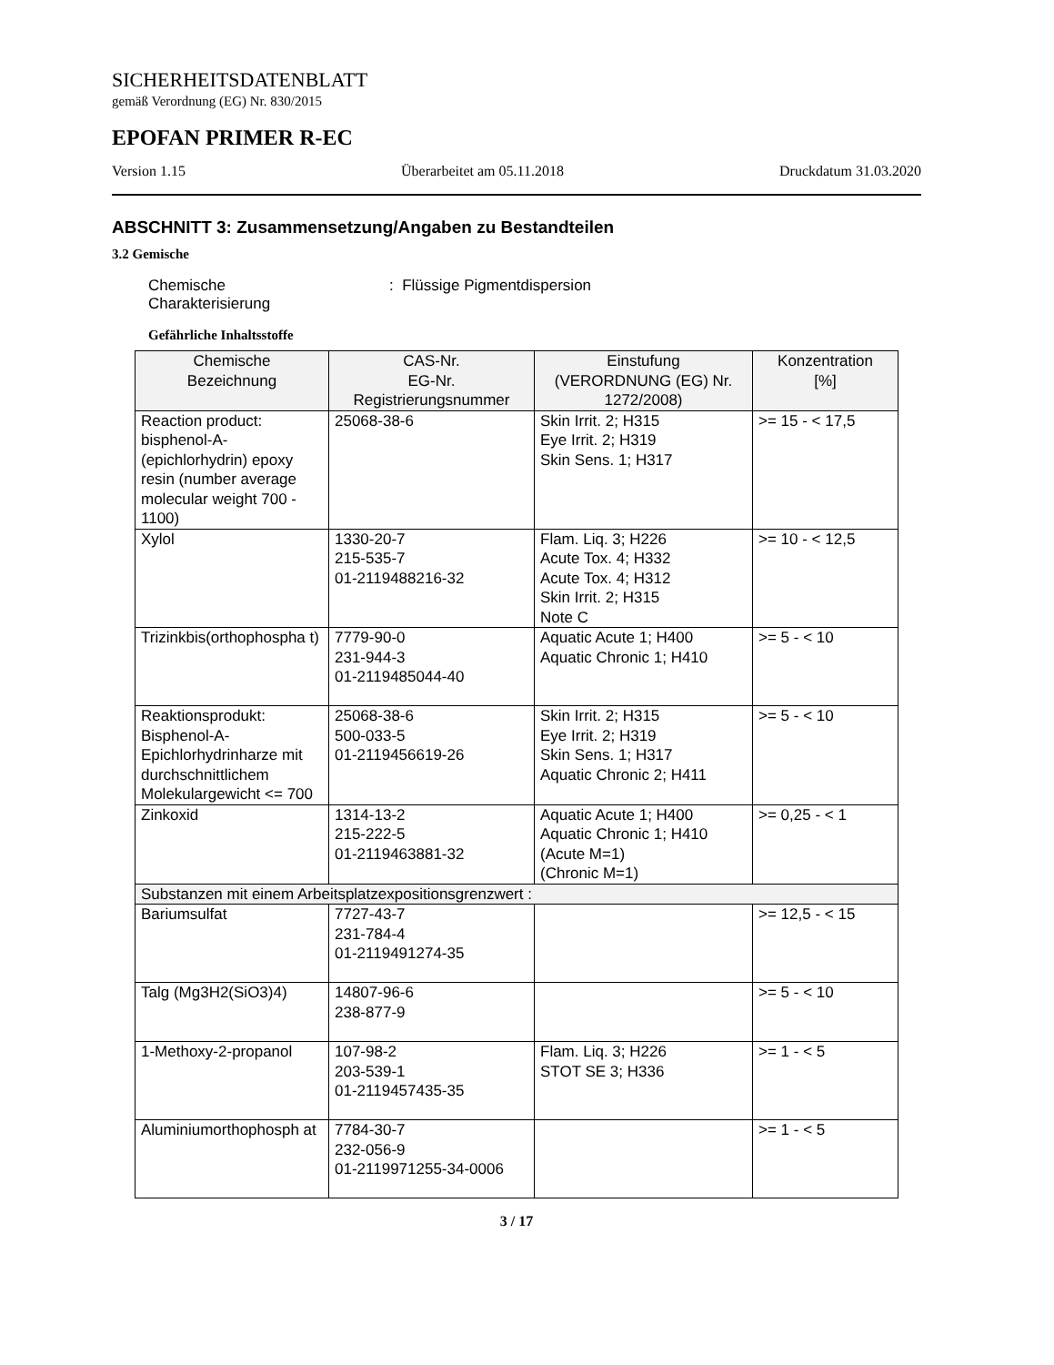SICHERHEITSDATENBLATT
gemäß Verordnung (EG) Nr. 830/2015
EPOFAN PRIMER R-EC
Version 1.15 Überarbeitet am 05.11.2018 Druckdatum 31.03.2020
ABSCHNITT 3: Zusammensetzung/Angaben zu Bestandteilen
3.2 Gemische
Chemische
Charakterisierung
: Flüssige Pigmentdispersion
Gefährliche Inhaltsstoffe
| Chemische Bezeichnung | CAS-Nr. EG-Nr. Registrierungsnummer | Einstufung (VERORDNUNG (EG) Nr. 1272/2008) | Konzentration [%] |
| --- | --- | --- | --- |
| Reaction product: bisphenol-A-(epichlorhydrin) epoxy resin (number average molecular weight 700 - 1100) | 25068-38-6 | Skin Irrit. 2; H315 Eye Irrit. 2; H319 Skin Sens. 1; H317 | >= 15 - < 17,5 |
| Xylol | 1330-20-7 215-535-7 01-2119488216-32 | Flam. Liq. 3; H226 Acute Tox. 4; H332 Acute Tox. 4; H312 Skin Irrit. 2; H315 Note C | >= 10 - < 12,5 |
| Trizinkbis(orthophospha t) | 7779-90-0 231-944-3 01-2119485044-40 | Aquatic Acute 1; H400 Aquatic Chronic 1; H410 | >= 5 - < 10 |
| Reaktionsprodukt: Bisphenol-A-Epichlorhydrinharze mit durchschnittlichem Molekulargewicht <= 700 | 25068-38-6 500-033-5 01-2119456619-26 | Skin Irrit. 2; H315 Eye Irrit. 2; H319 Skin Sens. 1; H317 Aquatic Chronic 2; H411 | >= 5 - < 10 |
| Zinkoxid | 1314-13-2 215-222-5 01-2119463881-32 | Aquatic Acute 1; H400 Aquatic Chronic 1; H410 (Acute M=1) (Chronic M=1) | >= 0,25 - < 1 |
| Substanzen mit einem Arbeitsplatzexpositionsgrenzwert : | | | |
| Bariumsulfat | 7727-43-7 231-784-4 01-2119491274-35 | | >= 12,5 - < 15 |
| Talg (Mg3H2(SiO3)4) | 14807-96-6 238-877-9 | | >= 5 - < 10 |
| 1-Methoxy-2-propanol | 107-98-2 203-539-1 01-2119457435-35 | Flam. Liq. 3; H226 STOT SE 3; H336 | >= 1 - < 5 |
| Aluminiumorthophosph at | 7784-30-7 232-056-9 01-2119971255-34-0006 | | >= 1 - < 5 |
3 / 17